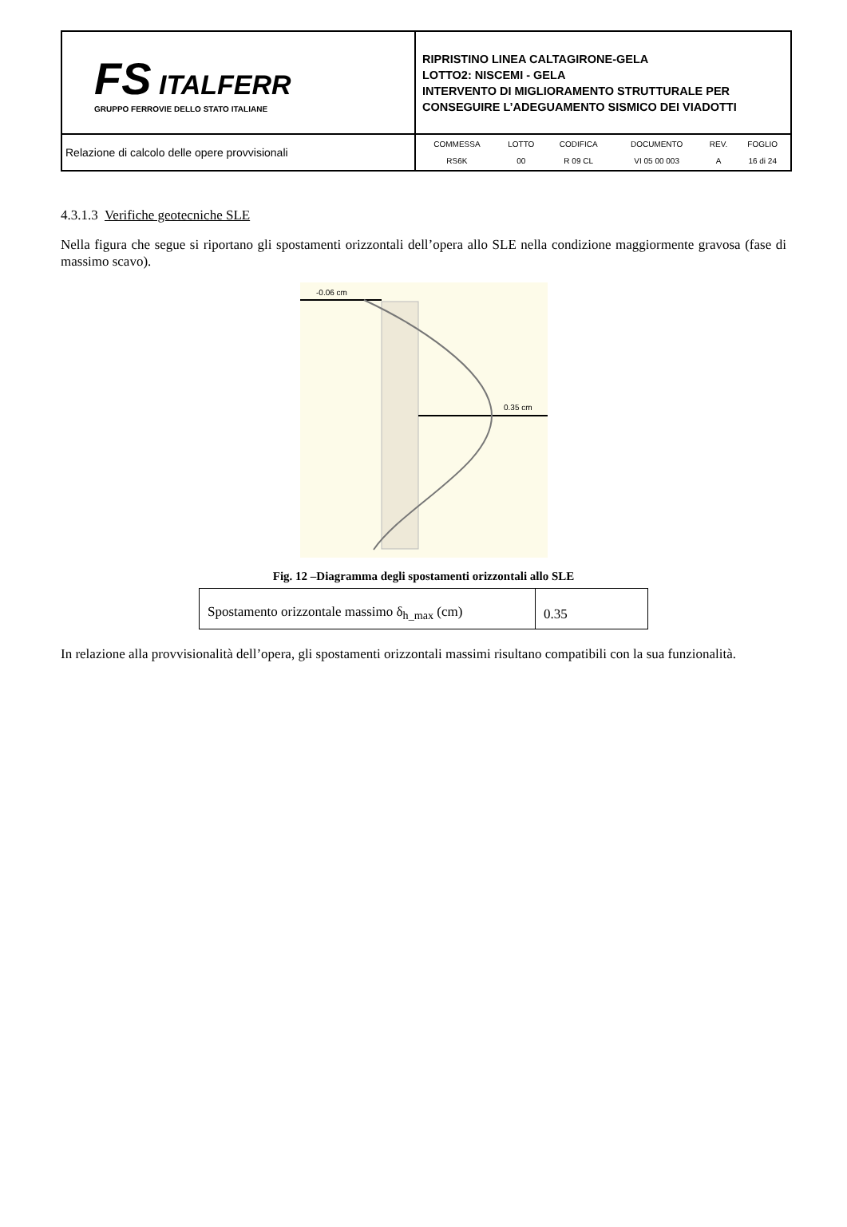| FS ITALFERR GRUPPO FERROVIE DELLO STATO ITALIANE | RIPRISTINO LINEA CALTAGIRONE-GELA LOTTO2: NISCEMI - GELA INTERVENTO DI MIGLIORAMENTO STRUTTURALE PER CONSEGUIRE L’ADEGUAMENTO SISMICO DEI VIADOTTI |
| Relazione di calcolo delle opere provvisionali | / COMMESSA / LOTTO / CODIFICA / DOCUMENTO / REV. / FOGLIO / / RS6K / 00 / R 09 CL / VI 05 00 003 / A / 16 di 24 / |
4.3.1.3 Verifiche geotecniche SLE
Nella figura che segue si riportano gli spostamenti orizzontali dell’opera allo SLE nella condizione maggiormente gravosa (fase di massimo scavo).
-0.06 cm
0.35 cm
Fig. 12 –Diagramma degli spostamenti orizzontali allo SLE
| Spostamento orizzontale massimo δ<sub>h_max</sub> (cm) | 0.35 |
In relazione alla provvisionalità dell’opera, gli spostamenti orizzontali massimi risultano compatibili con la sua funzionalità.